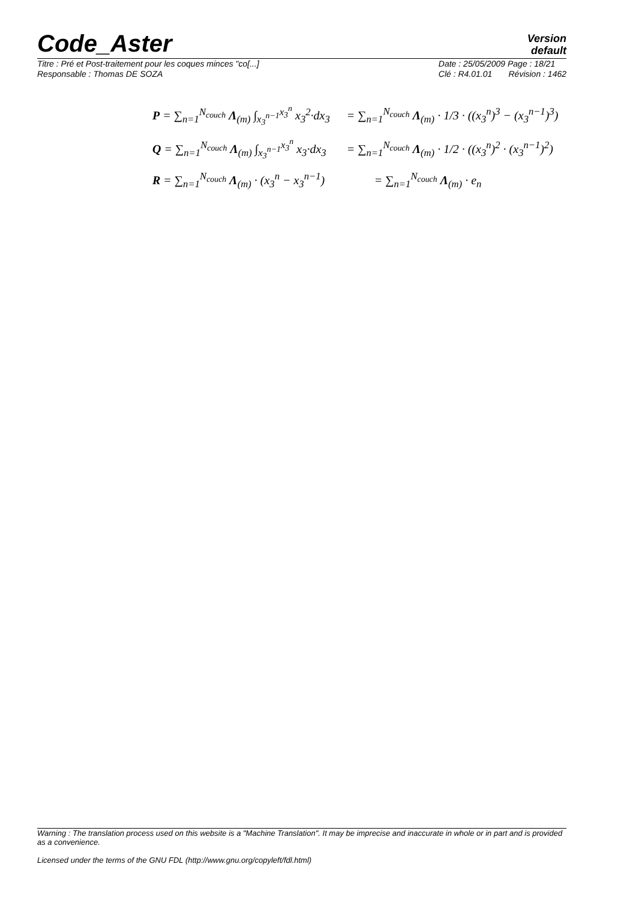Code_Aster
Version
default
Titre : Pré et Post-traitement pour les coques minces "co[...]
Responsable : Thomas DE SOZA
Date : 25/05/2009 Page : 18/21
Clé : R4.01.01 Révision : 1462
| P = ∑<sub>n=1</sub><sup>N<sub>couch</sub></sup> Λ<sub>(m)</sub> ∫<sub>x<sub>3</sub><sup>n−1</sup></sub><sup>x<sub>3</sub><sup>n</sup></sup> x<sub>3</sub><sup>2</sup>·dx<sub>3</sub> | = ∑<sub>n=1</sub><sup>N<sub>couch</sub></sup> Λ<sub>(m)</sub> · 1/3 · ((x<sub>3</sub><sup>n</sup>)<sup>3</sup> − (x<sub>3</sub><sup>n−1</sup>)<sup>3</sup>) |
| Q = ∑<sub>n=1</sub><sup>N<sub>couch</sub></sup> Λ<sub>(m)</sub> ∫<sub>x<sub>3</sub><sup>n−1</sup></sub><sup>x<sub>3</sub><sup>n</sup></sup> x<sub>3</sub>·dx<sub>3</sub> | = ∑<sub>n=1</sub><sup>N<sub>couch</sub></sup> Λ<sub>(m)</sub> · 1/2 · ((x<sub>3</sub><sup>n</sup>)<sup>2</sup> · (x<sub>3</sub><sup>n−1</sup>)<sup>2</sup>) |
| R = ∑<sub>n=1</sub><sup>N<sub>couch</sub></sup> Λ<sub>(m)</sub> · (x<sub>3</sub><sup>n</sup> − x<sub>3</sub><sup>n−1</sup>) | = ∑<sub>n=1</sub><sup>N<sub>couch</sub></sup> Λ<sub>(m)</sub> · e<sub>n</sub> |
Warning : The translation process used on this website is a "Machine Translation". It may be imprecise and inaccurate in whole or in part and is provided as a convenience.
Licensed under the terms of the GNU FDL (http://www.gnu.org/copyleft/fdl.html)